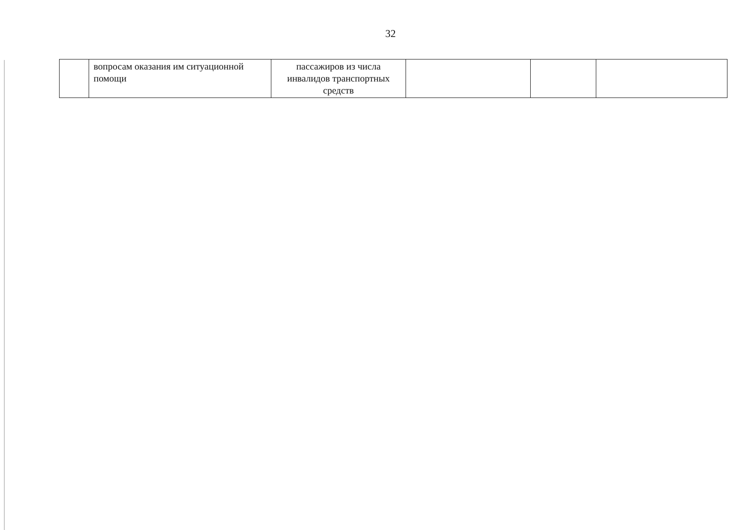32
| | вопросам оказания им ситуационной помощи | пассажиров из числа инвалидов транспортных средств | | | |